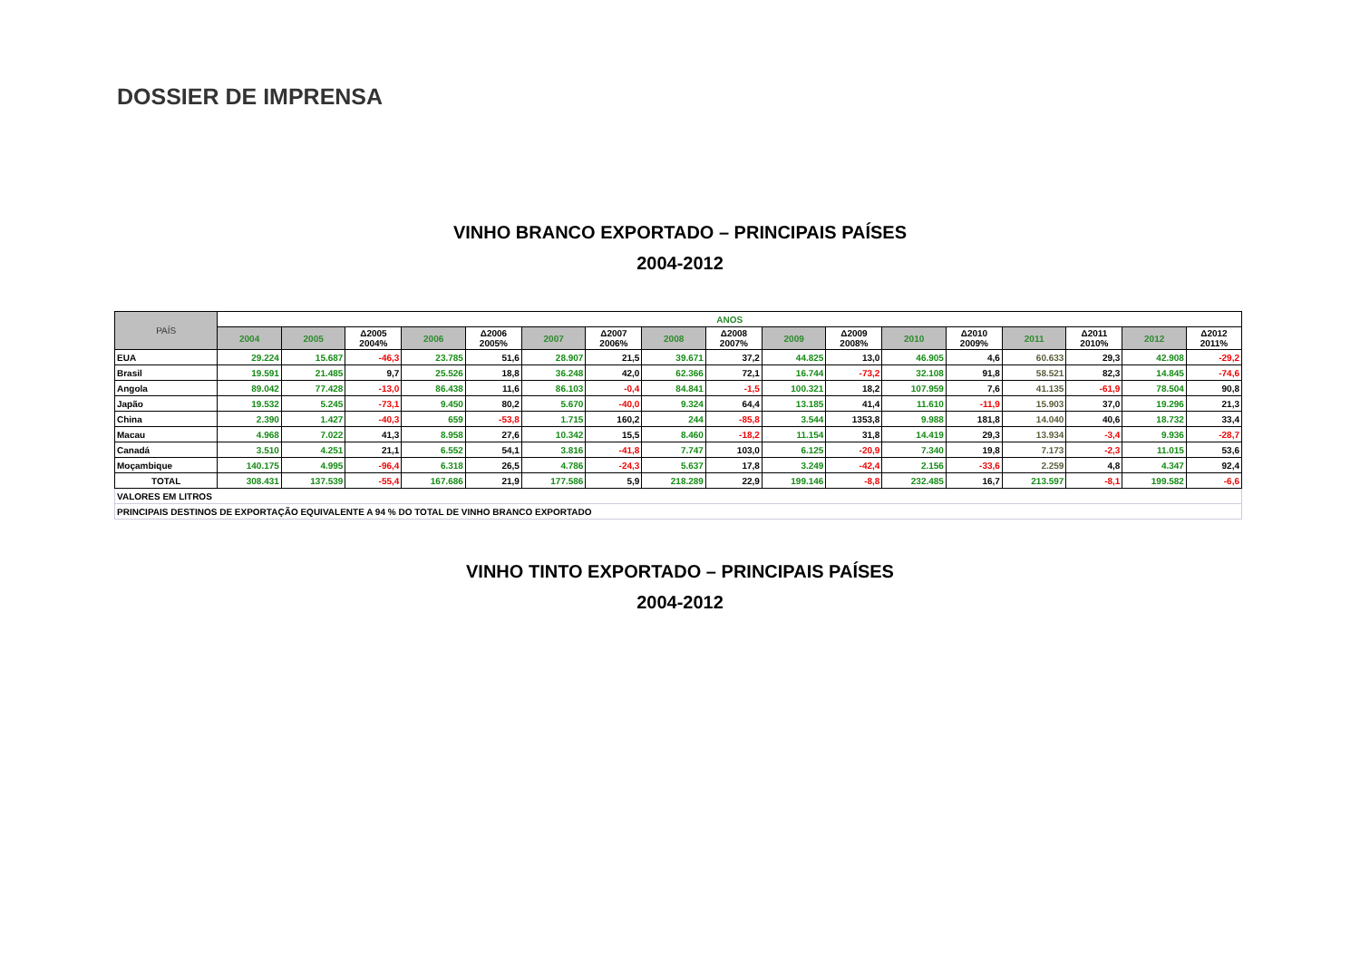DOSSIER DE IMPRENSA
VINHO BRANCO EXPORTADO – PRINCIPAIS PAÍSES
2004-2012
| PAÍS | ANOS | | | | | | | | | | | | | | | | |
| --- | --- | --- | --- | --- | --- | --- | --- | --- | --- | --- | --- | --- | --- | --- | --- | --- | --- |
| | 2004 | 2005 | Δ2005 2004% | 2006 | Δ2006 2005% | 2007 | Δ2007 2006% | 2008 | Δ2008 2007% | 2009 | Δ2009 2008% | 2010 | Δ2010 2009% | 2011 | Δ2011 2010% | 2012 | Δ2012 2011% |
| EUA | 29.224 | 15.687 | -46,3 | 23.785 | 51,6 | 28.907 | 21,5 | 39.671 | 37,2 | 44.825 | 13,0 | 46.905 | 4,6 | 60.633 | 29,3 | 42.908 | -29,2 |
| Brasil | 19.591 | 21.485 | 9,7 | 25.526 | 18,8 | 36.248 | 42,0 | 62.366 | 72,1 | 16.744 | -73,2 | 32.108 | 91,8 | 58.521 | 82,3 | 14.845 | -74,6 |
| Angola | 89.042 | 77.428 | -13,0 | 86.438 | 11,6 | 86.103 | -0,4 | 84.841 | -1,5 | 100.321 | 18,2 | 107.959 | 7,6 | 41.135 | -61,9 | 78.504 | 90,8 |
| Japão | 19.532 | 5.245 | -73,1 | 9.450 | 80,2 | 5.670 | -40,0 | 9.324 | 64,4 | 13.185 | 41,4 | 11.610 | -11,9 | 15.903 | 37,0 | 19.296 | 21,3 |
| China | 2.390 | 1.427 | -40,3 | 659 | -53,8 | 1.715 | 160,2 | 244 | -85,8 | 3.544 | 1353,8 | 9.988 | 181,8 | 14.040 | 40,6 | 18.732 | 33,4 |
| Macau | 4.968 | 7.022 | 41,3 | 8.958 | 27,6 | 10.342 | 15,5 | 8.460 | -18,2 | 11.154 | 31,8 | 14.419 | 29,3 | 13.934 | -3,4 | 9.936 | -28,7 |
| Canadá | 3.510 | 4.251 | 21,1 | 6.552 | 54,1 | 3.816 | -41,8 | 7.747 | 103,0 | 6.125 | -20,9 | 7.340 | 19,8 | 7.173 | -2,3 | 11.015 | 53,6 |
| Moçambique | 140.175 | 4.995 | -96,4 | 6.318 | 26,5 | 4.786 | -24,3 | 5.637 | 17,8 | 3.249 | -42,4 | 2.156 | -33,6 | 2.259 | 4,8 | 4.347 | 92,4 |
| TOTAL | 308.431 | 137.539 | -55,4 | 167.686 | 21,9 | 177.586 | 5,9 | 218.289 | 22,9 | 199.146 | -8,8 | 232.485 | 16,7 | 213.597 | -8,1 | 199.582 | -6,6 |
| VALORES EM LITROS | | | | | | | | | | | | | | | | | |
| PRINCIPAIS DESTINOS DE EXPORTAÇÃO EQUIVALENTE A 94 % DO TOTAL DE VINHO BRANCO EXPORTADO | | | | | | | | | | | | | | | | | |
VINHO TINTO EXPORTADO – PRINCIPAIS PAÍSES
2004-2012